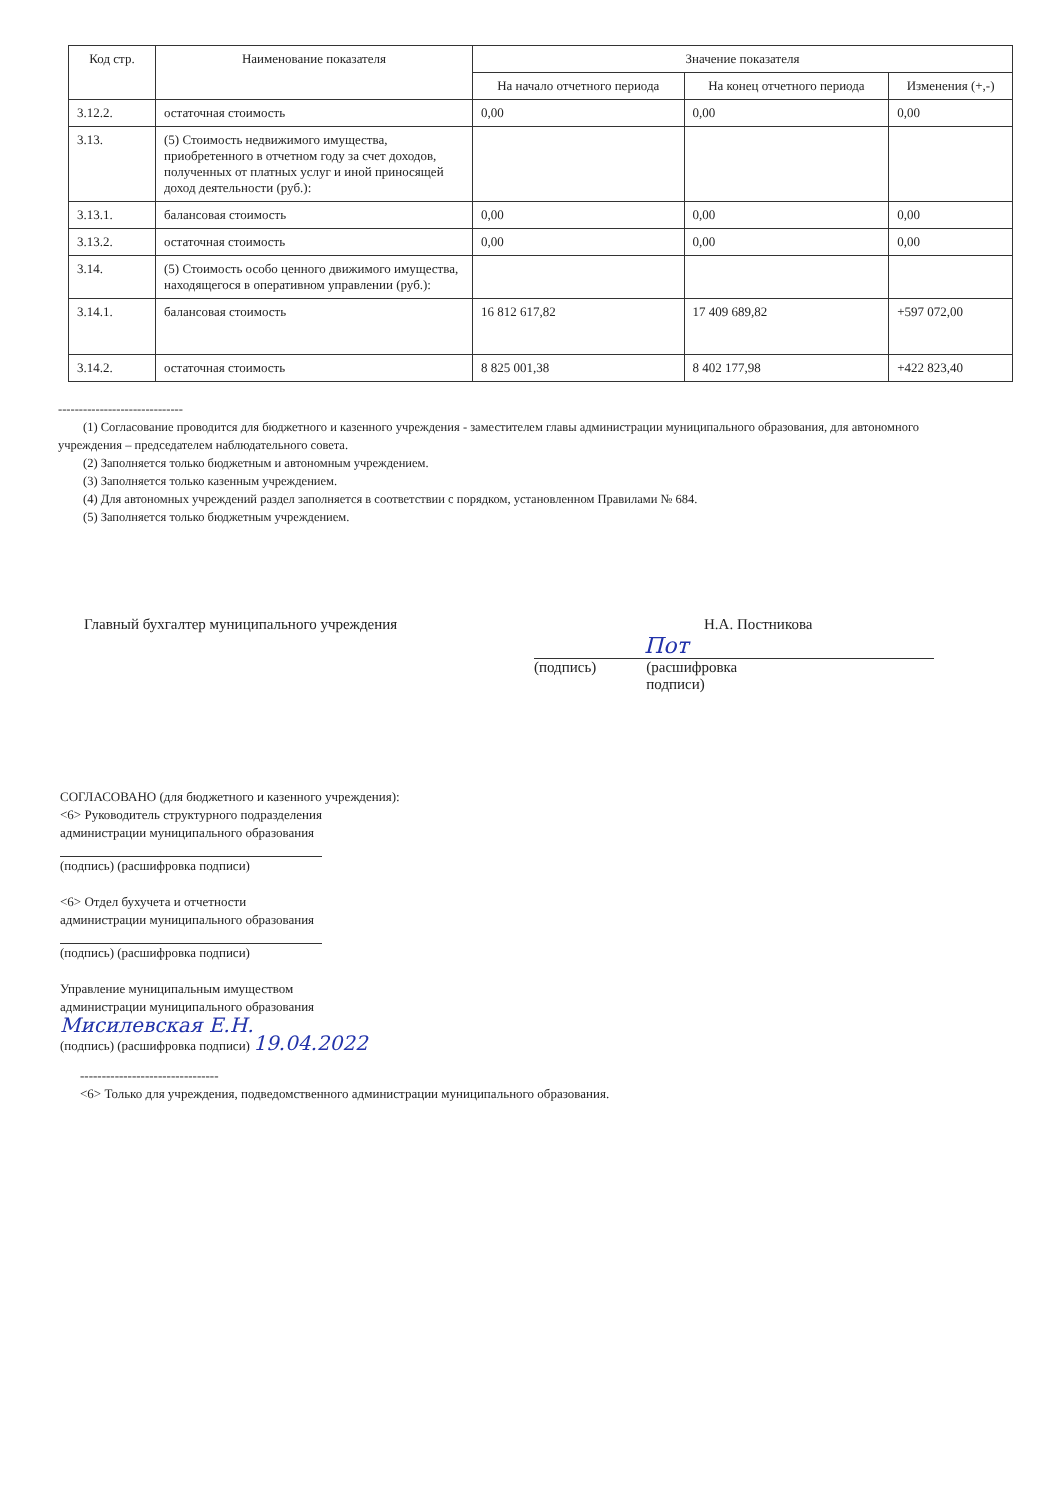| Код стр. | Наименование показателя | Значение показателя | | |
| --- | --- | --- | --- | --- |
| | | На начало отчетного периода | На конец отчетного периода | Изменения (+,-) |
| 3.12.2. | остаточная стоимость | 0,00 | 0,00 | 0,00 |
| 3.13. | (5) Стоимость недвижимого имущества, приобретенного в отчетном году за счет доходов, полученных от платных услуг и иной приносящей доход деятельности (руб.): | | | |
| 3.13.1. | балансовая стоимость | 0,00 | 0,00 | 0,00 |
| 3.13.2. | остаточная стоимость | 0,00 | 0,00 | 0,00 |
| 3.14. | (5) Стоимость особо ценного движимого имущества, находящегося в оперативном управлении (руб.): | | | |
| 3.14.1. | балансовая стоимость | 16 812 617,82 | 17 409 689,82 | +597 072,00 |
| 3.14.2. | остаточная стоимость | 8 825 001,38 | 8 402 177,98 | +422 823,40 |
------------------------------
(1) Согласование проводится для бюджетного и казенного учреждения - заместителем главы администрации муниципального образования, для автономного учреждения – председателем наблюдательного совета.
(2) Заполняется только бюджетным и автономным учреждением.
(3) Заполняется только казенным учреждением.
(4) Для автономных учреждений раздел заполняется в соответствии с порядком, установленном Правилами № 684.
(5) Заполняется только бюджетным учреждением.
Главный бухгалтер муниципального учреждения
Н.А. Постникова
Пот
(подпись) (расшифровка
подписи)
СОГЛАСОВАНО (для бюджетного и казенного учреждения):
<6> Руководитель структурного подразделения
администрации муниципального образования
(подпись) (расшифровка подписи)
<6> Отдел бухучета и отчетности
администрации муниципального образования
(подпись) (расшифровка подписи)
Управление муниципальным имуществом
администрации муниципального образования
Мисилевская Е.Н.
(подпись) (расшифровка подписи) 19.04.2022
--------------------------------
<6> Только для учреждения, подведомственного администрации муниципального образования.